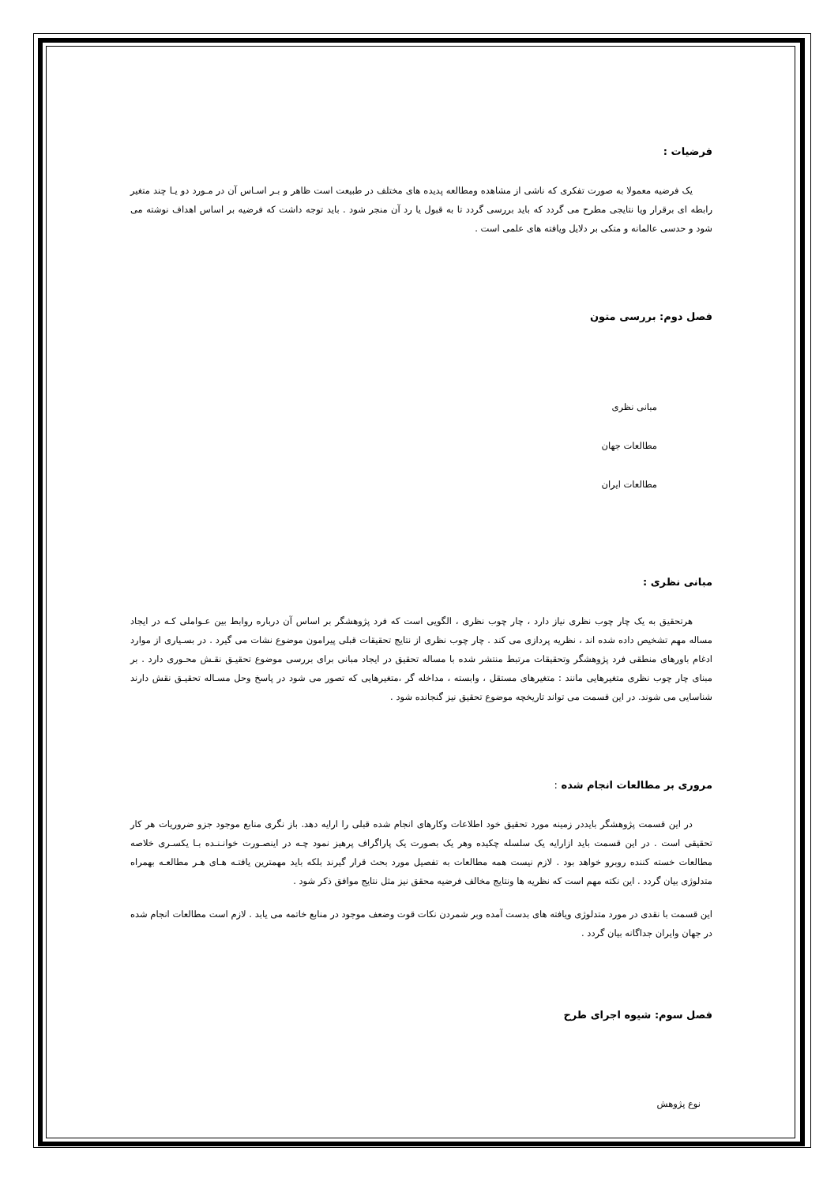فرضیات :
یک فرضیه معمولا به صورت تفکری که ناشی از مشاهده ومطالعه پدیده های مختلف در طبیعت است ظاهر و بـر اسـاس آن در مـورد دو یـا چند متغیر رابطه ای برقرار ویا نتایجی مطرح می گردد که باید بررسی گردد تا به قبول یا رد آن منجر شود . باید توجه داشت که فرضیه بر اساس اهداف نوشته می شود و حدسی عالمانه و متکی بر دلایل ویافته های علمی است .
فصل دوم: بررسی متون
مبانی نظری
مطالعات جهان
مطالعات ایران
مبانی نظری :
هرتحقیق به یک چار چوب نظری نیاز دارد ، چار چوب نظری ، الگویی است که فرد پژوهشگر بر اساس آن درباره روابط بین عـواملی کـه در ایجاد مساله مهم تشخیص داده شده اند ، نظریه پردازی می کند . چار چوب نظری از نتایج تحقیقات قبلی پیرامون موضوع نشات می گیرد . در بسـیاری از موارد ادغام باورهای منطقی فرد پژوهشگر وتحقیقات مرتبط منتشر شده با مساله تحقیق در ایجاد مبانی برای بررسی موضوع تحقیـق نقـش محـوری دارد . بر مبنای چار چوب نظری متغیرهایی مانند : متغیرهای مستقل ، وابسته ، مداخله گر ،متغیرهایی که تصور می شود در پاسخ وحل مسـاله تحقیـق نقش دارند شناسایی می شوند. در این قسمت می تواند تاریخچه موضوع تحقیق نیز گنجانده شود .
مروری بر مطالعات انجام شده :
در این قسمت پژوهشگر بایددر زمینه مورد تحقیق خود اطلاعات وکارهای انجام شده قبلی را ارایه دهد. باز نگری منابع موجود جزو ضروریات هر کار تحقیقی است . در این قسمت باید ازارایه یک سلسله چکیده وهر یک بصورت یک پاراگراف پرهیز نمود چـه در اینصـورت خوانـنـده بـا یکسـری خلاصه مطالعات خسته کننده روبرو خواهد بود . لازم نیست همه مطالعات به تفصیل مورد بحث قرار گیرند بلکه باید مهمترین یافتـه هـای هـر مطالعـه بهمراه متدلوژی بیان گردد . این نکته مهم است که نظریه ها ونتایج مخالف فرضیه محقق نیز مثل نتایج موافق ذکر شود .
این قسمت با نقدی در مورد متدلوژی ویافته های بدست آمده وبر شمردن نکات قوت وضعف موجود در منابع خاتمه می یابد . لازم است مطالعات انجام شده در جهان وایران جداگانه بیان گردد .
فصل سوم: شیوه اجرای طرح
نوع پژوهش